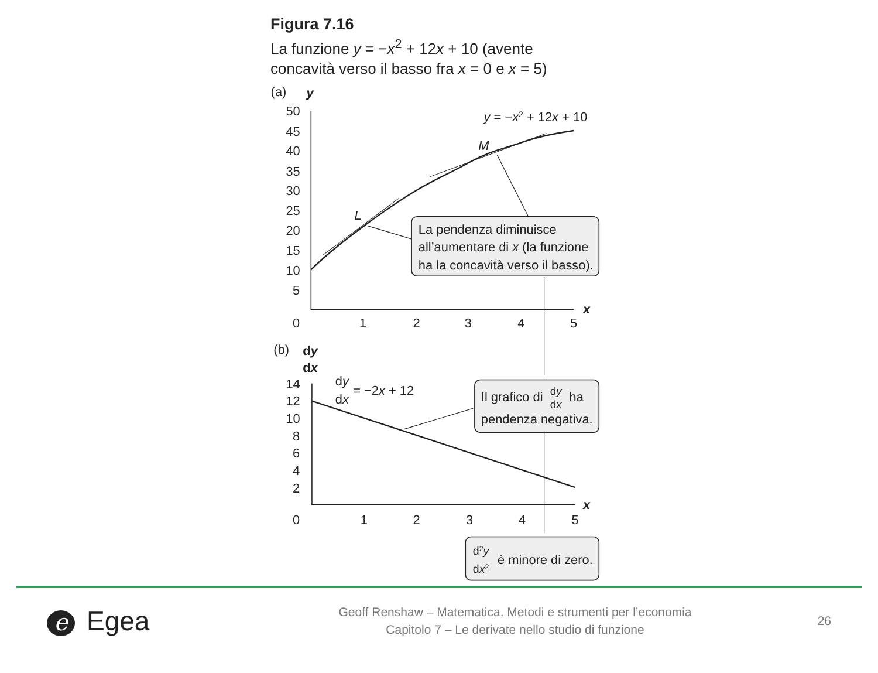Figura 7.16
La funzione y = −x<sup>2</sup> + 12x + 10 (avente
concavità verso il basso fra x = 0 e x = 5)
(a)
y
50
45
40
35
30
25
20
15
10
5
0
1
2
3
4
5
x
y = −x2 + 12x + 10
M
L
La pendenza diminuisce
all’aumentare di x (la funzione
ha la concavità verso il basso).
(b)
dy
dx
14
12
10
8
6
4
2
0
1
2
3
4
5
x
dy
dx
= −2x + 12
Il grafico di
dy
dx
ha
pendenza negativa.
d2y
dx2
è minore di zero.
e Egea
Geoff Renshaw – Matematica. Metodi e strumenti per l’economia
Capitolo 7 – Le derivate nello studio di funzione
26